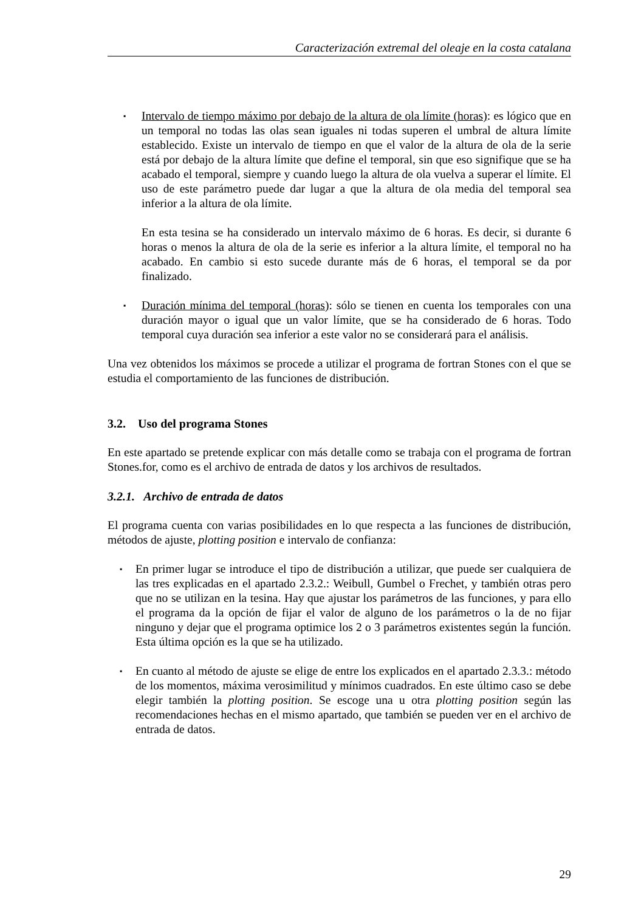Caracterización extremal del oleaje en la costa catalana
▪ Intervalo de tiempo máximo por debajo de la altura de ola límite (horas): es lógico que en un temporal no todas las olas sean iguales ni todas superen el umbral de altura límite establecido. Existe un intervalo de tiempo en que el valor de la altura de ola de la serie está por debajo de la altura límite que define el temporal, sin que eso signifique que se ha acabado el temporal, siempre y cuando luego la altura de ola vuelva a superar el límite. El uso de este parámetro puede dar lugar a que la altura de ola media del temporal sea inferior a la altura de ola límite.
En esta tesina se ha considerado un intervalo máximo de 6 horas. Es decir, si durante 6 horas o menos la altura de ola de la serie es inferior a la altura límite, el temporal no ha acabado. En cambio si esto sucede durante más de 6 horas, el temporal se da por finalizado.
▪ Duración mínima del temporal (horas): sólo se tienen en cuenta los temporales con una duración mayor o igual que un valor límite, que se ha considerado de 6 horas. Todo temporal cuya duración sea inferior a este valor no se considerará para el análisis.
Una vez obtenidos los máximos se procede a utilizar el programa de fortran Stones con el que se estudia el comportamiento de las funciones de distribución.
3.2. Uso del programa Stones
En este apartado se pretende explicar con más detalle como se trabaja con el programa de fortran Stones.for, como es el archivo de entrada de datos y los archivos de resultados.
3.2.1. Archivo de entrada de datos
El programa cuenta con varias posibilidades en lo que respecta a las funciones de distribución, métodos de ajuste, plotting position e intervalo de confianza:
▪ En primer lugar se introduce el tipo de distribución a utilizar, que puede ser cualquiera de las tres explicadas en el apartado 2.3.2.: Weibull, Gumbel o Frechet, y también otras pero que no se utilizan en la tesina. Hay que ajustar los parámetros de las funciones, y para ello el programa da la opción de fijar el valor de alguno de los parámetros o la de no fijar ninguno y dejar que el programa optimice los 2 o 3 parámetros existentes según la función. Esta última opción es la que se ha utilizado.
▪ En cuanto al método de ajuste se elige de entre los explicados en el apartado 2.3.3.: método de los momentos, máxima verosimilitud y mínimos cuadrados. En este último caso se debe elegir también la plotting position. Se escoge una u otra plotting position según las recomendaciones hechas en el mismo apartado, que también se pueden ver en el archivo de entrada de datos.
29